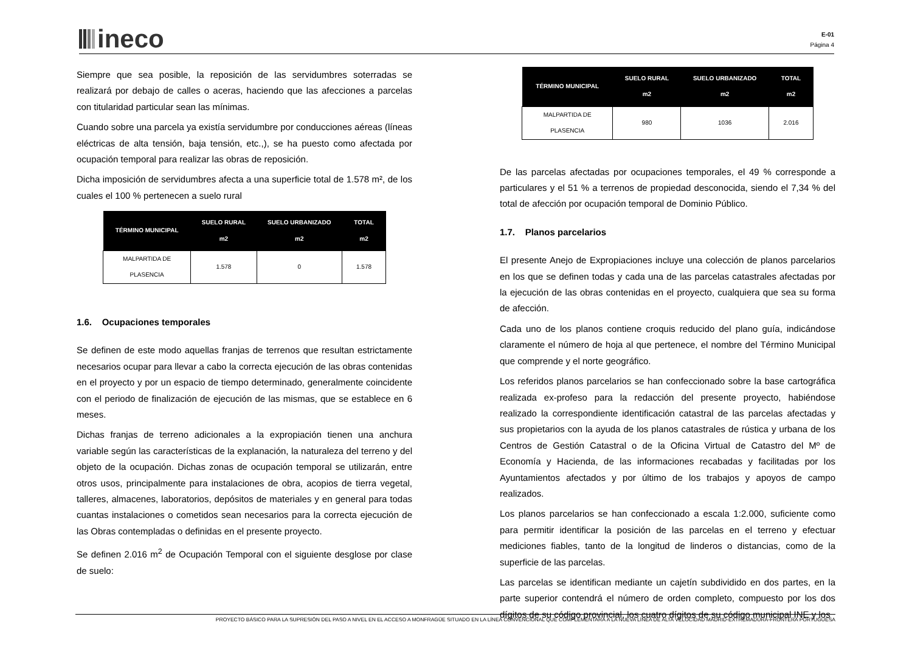ineco
E-01
Página 4
Siempre que sea posible, la reposición de las servidumbres soterradas se realizará por debajo de calles o aceras, haciendo que las afecciones a parcelas con titularidad particular sean las mínimas.
Cuando sobre una parcela ya existía servidumbre por conducciones aéreas (líneas eléctricas de alta tensión, baja tensión, etc.,), se ha puesto como afectada por ocupación temporal para realizar las obras de reposición.
Dicha imposición de servidumbres afecta a una superficie total de 1.578 m², de los cuales el 100 % pertenecen a suelo rural
| TÉRMINO MUNICIPAL | SUELO RURAL m2 | SUELO URBANIZADO m2 | TOTAL m2 |
| --- | --- | --- | --- |
| MALPARTIDA DE PLASENCIA | 1.578 | 0 | 1.578 |
1.6. Ocupaciones temporales
Se definen de este modo aquellas franjas de terrenos que resultan estrictamente necesarios ocupar para llevar a cabo la correcta ejecución de las obras contenidas en el proyecto y por un espacio de tiempo determinado, generalmente coincidente con el periodo de finalización de ejecución de las mismas, que se establece en 6 meses.
Dichas franjas de terreno adicionales a la expropiación tienen una anchura variable según las características de la explanación, la naturaleza del terreno y del objeto de la ocupación. Dichas zonas de ocupación temporal se utilizarán, entre otros usos, principalmente para instalaciones de obra, acopios de tierra vegetal, talleres, almacenes, laboratorios, depósitos de materiales y en general para todas cuantas instalaciones o cometidos sean necesarios para la correcta ejecución de las Obras contempladas o definidas en el presente proyecto.
Se definen 2.016 m<sup>2</sup> de Ocupación Temporal con el siguiente desglose por clase de suelo:
| TÉRMINO MUNICIPAL | SUELO RURAL m2 | SUELO URBANIZADO m2 | TOTAL m2 |
| --- | --- | --- | --- |
| MALPARTIDA DE PLASENCIA | 980 | 1036 | 2.016 |
De las parcelas afectadas por ocupaciones temporales, el 49 % corresponde a particulares y el 51 % a terrenos de propiedad desconocida, siendo el 7,34 % del total de afección por ocupación temporal de Dominio Público.
1.7. Planos parcelarios
El presente Anejo de Expropiaciones incluye una colección de planos parcelarios en los que se definen todas y cada una de las parcelas catastrales afectadas por la ejecución de las obras contenidas en el proyecto, cualquiera que sea su forma de afección.
Cada uno de los planos contiene croquis reducido del plano guía, indicándose claramente el número de hoja al que pertenece, el nombre del Término Municipal que comprende y el norte geográfico.
Los referidos planos parcelarios se han confeccionado sobre la base cartográfica realizada ex-profeso para la redacción del presente proyecto, habiéndose realizado la correspondiente identificación catastral de las parcelas afectadas y sus propietarios con la ayuda de los planos catastrales de rústica y urbana de los Centros de Gestión Catastral o de la Oficina Virtual de Catastro del Mº de Economía y Hacienda, de las informaciones recabadas y facilitadas por los Ayuntamientos afectados y por último de los trabajos y apoyos de campo realizados.
Los planos parcelarios se han confeccionado a escala 1:2.000, suficiente como para permitir identificar la posición de las parcelas en el terreno y efectuar mediciones fiables, tanto de la longitud de linderos o distancias, como de la superficie de las parcelas.
Las parcelas se identifican mediante un cajetín subdividido en dos partes, en la parte superior contendrá el número de orden completo, compuesto por los dos dígitos de su código provincial, los cuatro dígitos de su código municipal INE y los
PROYECTO BÁSICO PARA LA SUPRESIÓN DEL PASO A NIVEL EN EL ACCESO A MONFRAGÜE SITUADO EN LA LÍNEA CONVENCIONAL QUE COMPLEMENTARÁ A LA NUEVA LÍNEA DE ALTA VELOCIDAD MADRID-EXTREMADURA-FRONTERA PORTUGUESA